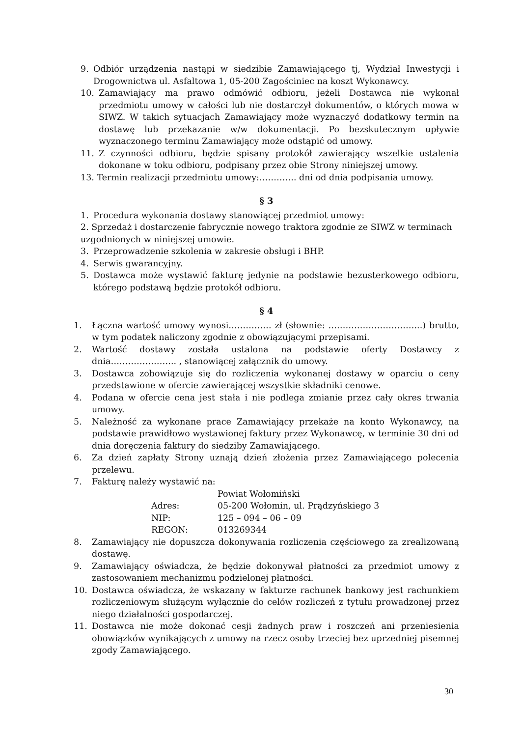9. Odbiór urządzenia nastąpi w siedzibie Zamawiającego tj, Wydział Inwestycji i Drogownictwa ul. Asfaltowa 1, 05-200 Zagościniec na koszt Wykonawcy.
10. Zamawiający ma prawo odmówić odbioru, jeżeli Dostawca nie wykonał przedmiotu umowy w całości lub nie dostarczył dokumentów, o których mowa w SIWZ. W takich sytuacjach Zamawiający może wyznaczyć dodatkowy termin na dostawę lub przekazanie w/w dokumentacji. Po bezskutecznym upływie wyznaczonego terminu Zamawiający może odstąpić od umowy.
11. Z czynności odbioru, będzie spisany protokół zawierający wszelkie ustalenia dokonane w toku odbioru, podpisany przez obie Strony niniejszej umowy.
13. Termin realizacji przedmiotu umowy:…………. dni od dnia podpisania umowy.
§ 3
1. Procedura wykonania dostawy stanowiącej przedmiot umowy:
2. Sprzedaż i dostarczenie fabrycznie nowego traktora zgodnie ze SIWZ w terminach uzgodnionych w niniejszej umowie.
3. Przeprowadzenie szkolenia w zakresie obsługi i BHP.
4. Serwis gwarancyjny.
5. Dostawca może wystawić fakturę jedynie na podstawie bezusterkowego odbioru, którego podstawą będzie protokół odbioru.
§ 4
1. Łączna wartość umowy wynosi…………… zł (słownie: …………………………...) brutto, w tym podatek naliczony zgodnie z obowiązującymi przepisami.
2. Wartość dostawy została ustalona na podstawie oferty Dostawcy z dnia………………….. , stanowiącej załącznik do umowy.
3. Dostawca zobowiązuje się do rozliczenia wykonanej dostawy w oparciu o ceny przedstawione w ofercie zawierającej wszystkie składniki cenowe.
4. Podana w ofercie cena jest stała i nie podlega zmianie przez cały okres trwania umowy.
5. Należność za wykonane prace Zamawiający przekaże na konto Wykonawcy, na podstawie prawidłowo wystawionej faktury przez Wykonawcę, w terminie 30 dni od dnia doręczenia faktury do siedziby Zamawiającego.
6. Za dzień zapłaty Strony uznają dzień złożenia przez Zamawiającego polecenia przelewu.
7. Fakturę należy wystawić na:
| | Powiat Wołomiński |
| Adres: | 05-200 Wołomin, ul. Prądzyńskiego 3 |
| NIP: | 125 – 094 – 06 – 09 |
| REGON: | 013269344 |
8. Zamawiający nie dopuszcza dokonywania rozliczenia częściowego za zrealizowaną dostawę.
9. Zamawiający oświadcza, że będzie dokonywał płatności za przedmiot umowy z zastosowaniem mechanizmu podzielonej płatności.
10. Dostawca oświadcza, że wskazany w fakturze rachunek bankowy jest rachunkiem rozliczeniowym służącym wyłącznie do celów rozliczeń z tytułu prowadzonej przez niego działalności gospodarczej.
11. Dostawca nie może dokonać cesji żadnych praw i roszczeń ani przeniesienia obowiązków wynikających z umowy na rzecz osoby trzeciej bez uprzedniej pisemnej zgody Zamawiającego.
30